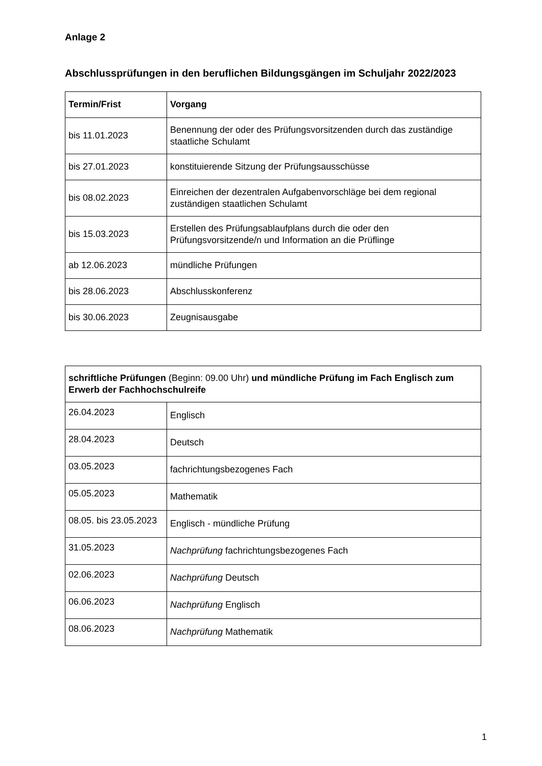Anlage 2
Abschlussprüfungen in den beruflichen Bildungsgängen im Schuljahr 2022/2023
| Termin/Frist | Vorgang |
| --- | --- |
| bis 11.01.2023 | Benennung der oder des Prüfungsvorsitzenden durch das zuständige staatliche Schulamt |
| bis 27.01.2023 | konstituierende Sitzung der Prüfungsausschüsse |
| bis 08.02.2023 | Einreichen der dezentralen Aufgabenvorschläge bei dem regional zuständigen staatlichen Schulamt |
| bis 15.03.2023 | Erstellen des Prüfungsablaufplans durch die oder den Prüfungsvorsitzende/n und Information an die Prüflinge |
| ab 12.06.2023 | mündliche Prüfungen |
| bis 28.06.2023 | Abschlusskonferenz |
| bis 30.06.2023 | Zeugnisausgabe |
| schriftliche Prüfungen (Beginn: 09.00 Uhr) und mündliche Prüfung im Fach Englisch zum Erwerb der Fachhochschulreife | |
| 26.04.2023 | Englisch |
| 28.04.2023 | Deutsch |
| 03.05.2023 | fachrichtungsbezogenes Fach |
| 05.05.2023 | Mathematik |
| 08.05. bis 23.05.2023 | Englisch - mündliche Prüfung |
| 31.05.2023 | Nachprüfung fachrichtungsbezogenes Fach |
| 02.06.2023 | Nachprüfung Deutsch |
| 06.06.2023 | Nachprüfung Englisch |
| 08.06.2023 | Nachprüfung Mathematik |
1